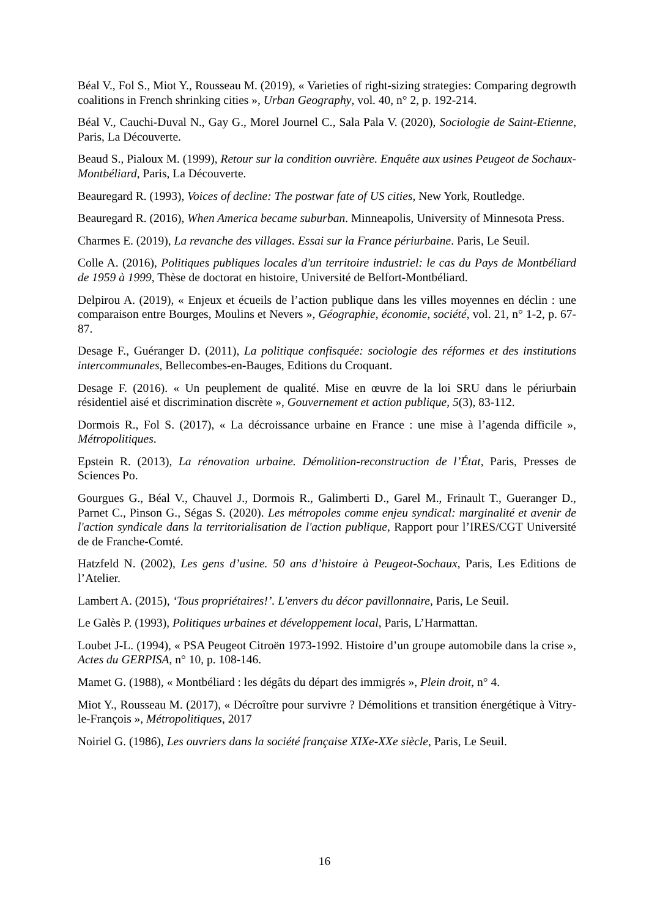Béal V., Fol S., Miot Y., Rousseau M. (2019), « Varieties of right-sizing strategies: Comparing degrowth coalitions in French shrinking cities », Urban Geography, vol. 40, n° 2, p. 192-214.
Béal V., Cauchi-Duval N., Gay G., Morel Journel C., Sala Pala V. (2020), Sociologie de Saint-Etienne, Paris, La Découverte.
Beaud S., Pialoux M. (1999), Retour sur la condition ouvrière. Enquête aux usines Peugeot de Sochaux-Montbéliard, Paris, La Découverte.
Beauregard R. (1993), Voices of decline: The postwar fate of US cities, New York, Routledge.
Beauregard R. (2016), When America became suburban. Minneapolis, University of Minnesota Press.
Charmes E. (2019), La revanche des villages. Essai sur la France périurbaine. Paris, Le Seuil.
Colle A. (2016), Politiques publiques locales d'un territoire industriel: le cas du Pays de Montbéliard de 1959 à 1999, Thèse de doctorat en histoire, Université de Belfort-Montbéliard.
Delpirou A. (2019), « Enjeux et écueils de l’action publique dans les villes moyennes en déclin : une comparaison entre Bourges, Moulins et Nevers », Géographie, économie, société, vol. 21, n° 1-2, p. 67-87.
Desage F., Guéranger D. (2011), La politique confisquée: sociologie des réformes et des institutions intercommunales, Bellecombes-en-Bauges, Editions du Croquant.
Desage F. (2016). « Un peuplement de qualité. Mise en œuvre de la loi SRU dans le périurbain résidentiel aisé et discrimination discrète », Gouvernement et action publique, 5(3), 83-112.
Dormois R., Fol S. (2017), « La décroissance urbaine en France : une mise à l’agenda difficile », Métropolitiques.
Epstein R. (2013), La rénovation urbaine. Démolition-reconstruction de l’État, Paris, Presses de Sciences Po.
Gourgues G., Béal V., Chauvel J., Dormois R., Galimberti D., Garel M., Frinault T., Gueranger D., Parnet C., Pinson G., Ségas S. (2020). Les métropoles comme enjeu syndical: marginalité et avenir de l'action syndicale dans la territorialisation de l'action publique, Rapport pour l’IRES/CGT Université de de Franche-Comté.
Hatzfeld N. (2002), Les gens d’usine. 50 ans d’histoire à Peugeot-Sochaux, Paris, Les Editions de l’Atelier.
Lambert A. (2015), ‘Tous propriétaires!’. L'envers du décor pavillonnaire, Paris, Le Seuil.
Le Galès P. (1993), Politiques urbaines et développement local, Paris, L’Harmattan.
Loubet J-L. (1994), « PSA Peugeot Citroën 1973-1992. Histoire d’un groupe automobile dans la crise », Actes du GERPISA, n° 10, p. 108-146.
Mamet G. (1988), « Montbéliard : les dégâts du départ des immigrés », Plein droit, n° 4.
Miot Y., Rousseau M. (2017), « Décroître pour survivre ? Démolitions et transition énergétique à Vitry-le-François », Métropolitiques, 2017
Noiriel G. (1986), Les ouvriers dans la société française XIXe-XXe siècle, Paris, Le Seuil.
16